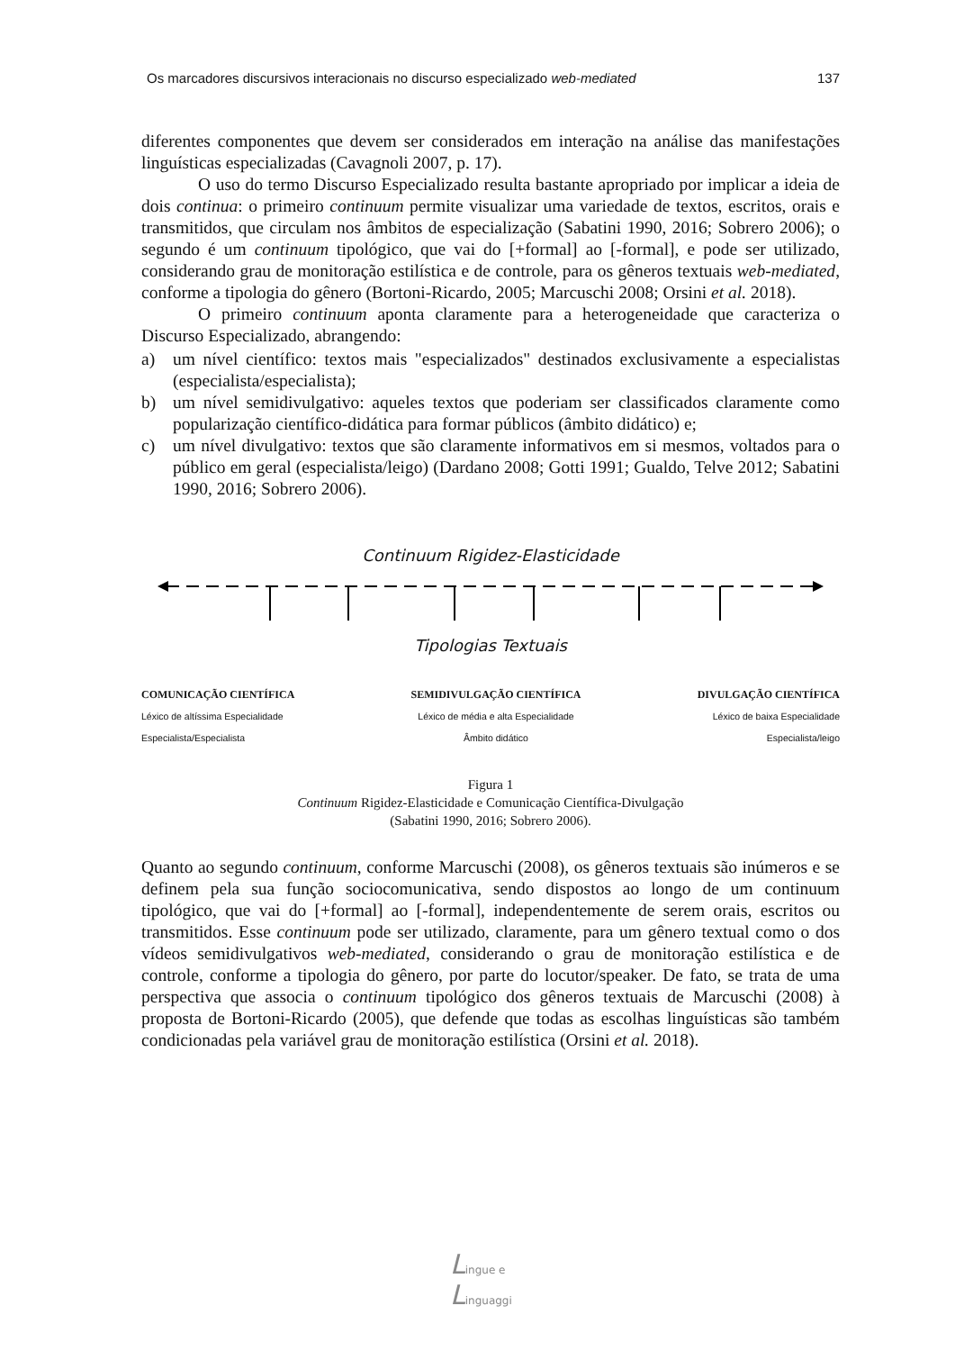Os marcadores discursivos interacionais no discurso especializado web-mediated 137
diferentes componentes que devem ser considerados em interação na análise das manifestações linguísticas especializadas (Cavagnoli 2007, p. 17).
O uso do termo Discurso Especializado resulta bastante apropriado por implicar a ideia de dois continua: o primeiro continuum permite visualizar uma variedade de textos, escritos, orais e transmitidos, que circulam nos âmbitos de especialização (Sabatini 1990, 2016; Sobrero 2006); o segundo é um continuum tipológico, que vai do [+formal] ao [-formal], e pode ser utilizado, considerando grau de monitoração estilística e de controle, para os gêneros textuais web-mediated, conforme a tipologia do gênero (Bortoni-Ricardo, 2005; Marcuschi 2008; Orsini et al. 2018).
O primeiro continuum aponta claramente para a heterogeneidade que caracteriza o Discurso Especializado, abrangendo:
a) um nível científico: textos mais "especializados" destinados exclusivamente a especialistas (especialista/especialista);
b) um nível semidivulgativo: aqueles textos que poderiam ser classificados claramente como popularização científico-didática para formar públicos (âmbito didático) e;
c) um nível divulgativo: textos que são claramente informativos em si mesmos, voltados para o público em geral (especialista/leigo) (Dardano 2008; Gotti 1991; Gualdo, Telve 2012; Sabatini 1990, 2016; Sobrero 2006).
Continuum Rigidez-Elasticidade
Tipologias Textuais
COMUNICAÇÃO CIENTÍFICA
Léxico de altíssima Especialidade
Especialista/Especialista
SEMIDIVULGAÇÃO CIENTÍFICA
Léxico de média e alta Especialidade
Âmbito didático
DIVULGAÇÃO CIENTÍFICA
Léxico de baixa Especialidade
Especialista/leigo
Figura 1
Continuum Rigidez-Elasticidade e Comunicação Científica-Divulgação
(Sabatini 1990, 2016; Sobrero 2006).
Quanto ao segundo continuum, conforme Marcuschi (2008), os gêneros textuais são inúmeros e se definem pela sua função sociocomunicativa, sendo dispostos ao longo de um continuum tipológico, que vai do [+formal] ao [-formal], independentemente de serem orais, escritos ou transmitidos. Esse continuum pode ser utilizado, claramente, para um gênero textual como o dos vídeos semidivulgativos web-mediated, considerando o grau de monitoração estilística e de controle, conforme a tipologia do gênero, por parte do locutor/speaker. De fato, se trata de uma perspectiva que associa o continuum tipológico dos gêneros textuais de Marcuschi (2008) à proposta de Bortoni-Ricardo (2005), que defende que todas as escolhas linguísticas são também condicionadas pela variável grau de monitoração estilística (Orsini et al. 2018).
Lingue e
Linguaggi